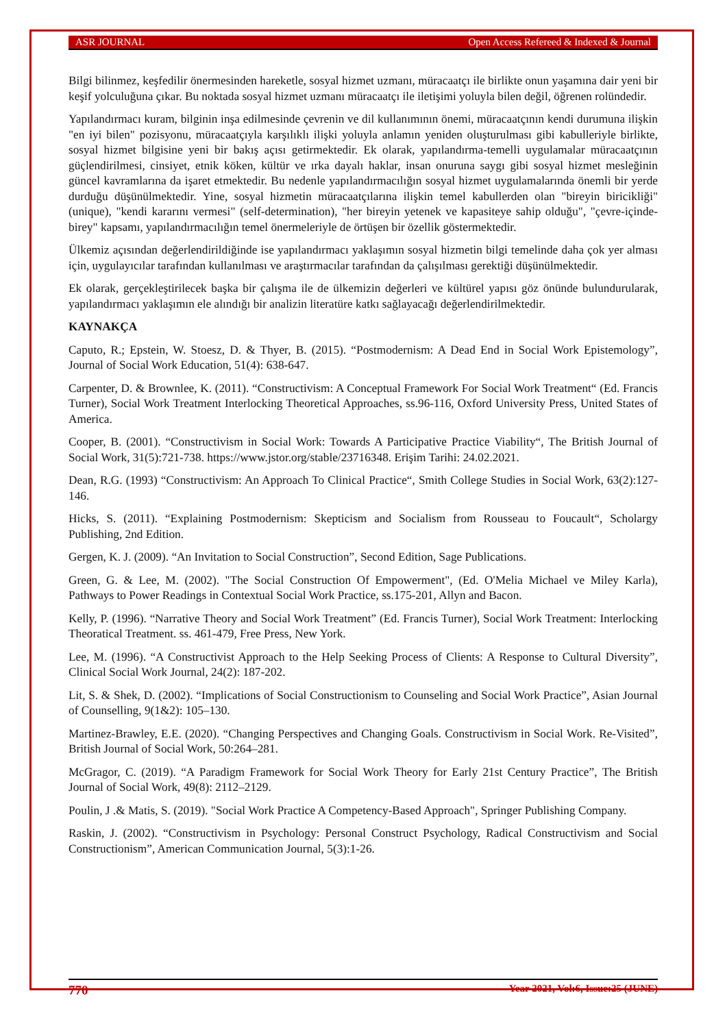ASR JOURNAL Open Access Refereed & Indexed & Journal
Bilgi bilinmez, keşfedilir önermesinden hareketle, sosyal hizmet uzmanı, müracaatçı ile birlikte onun yaşamına dair yeni bir keşif yolculuğuna çıkar. Bu noktada sosyal hizmet uzmanı müracaatçı ile iletişimi yoluyla bilen değil, öğrenen rolündedir.
Yapılandırmacı kuram, bilginin inşa edilmesinde çevrenin ve dil kullanımının önemi, müracaatçının kendi durumuna ilişkin "en iyi bilen" pozisyonu, müracaatçıyla karşılıklı ilişki yoluyla anlamın yeniden oluşturulması gibi kabulleriyle birlikte, sosyal hizmet bilgisine yeni bir bakış açısı getirmektedir. Ek olarak, yapılandırma-temelli uygulamalar müracaatçının güçlendirilmesi, cinsiyet, etnik köken, kültür ve ırka dayalı haklar, insan onuruna saygı gibi sosyal hizmet mesleğinin güncel kavramlarına da işaret etmektedir. Bu nedenle yapılandırmacılığın sosyal hizmet uygulamalarında önemli bir yerde durduğu düşünülmektedir. Yine, sosyal hizmetin müracaatçılarına ilişkin temel kabullerden olan "bireyin biricikliği" (unique), "kendi kararını vermesi" (self-determination), "her bireyin yetenek ve kapasiteye sahip olduğu", "çevre-içinde-birey" kapsamı, yapılandırmacılığın temel önermeleriyle de örtüşen bir özellik göstermektedir.
Ülkemiz açısından değerlendirildiğinde ise yapılandırmacı yaklaşımın sosyal hizmetin bilgi temelinde daha çok yer alması için, uygulayıcılar tarafından kullanılması ve araştırmacılar tarafından da çalışılması gerektiği düşünülmektedir.
Ek olarak, gerçekleştirilecek başka bir çalışma ile de ülkemizin değerleri ve kültürel yapısı göz önünde bulundurularak, yapılandırmacı yaklaşımın ele alındığı bir analizin literatüre katkı sağlayacağı değerlendirilmektedir.
KAYNAKÇA
Caputo, R.; Epstein, W. Stoesz, D. & Thyer, B. (2015). “Postmodernism: A Dead End in Social Work Epistemology”, Journal of Social Work Education, 51(4): 638-647.
Carpenter, D. & Brownlee, K. (2011). “Constructivism: A Conceptual Framework For Social Work Treatment“ (Ed. Francis Turner), Social Work Treatment Interlocking Theoretical Approaches, ss.96-116, Oxford University Press, United States of America.
Cooper, B. (2001). “Constructivism in Social Work: Towards A Participative Practice Viability“, The British Journal of Social Work, 31(5):721-738. https://www.jstor.org/stable/23716348. Erişim Tarihi: 24.02.2021.
Dean, R.G. (1993) “Constructivism: An Approach To Clinical Practice“, Smith College Studies in Social Work, 63(2):127-146.
Hicks, S. (2011). “Explaining Postmodernism: Skepticism and Socialism from Rousseau to Foucault“, Scholargy Publishing, 2nd Edition.
Gergen, K. J. (2009). “An Invitation to Social Construction”, Second Edition, Sage Publications.
Green, G. & Lee, M. (2002). "The Social Construction Of Empowerment", (Ed. O'Melia Michael ve Miley Karla), Pathways to Power Readings in Contextual Social Work Practice, ss.175-201, Allyn and Bacon.
Kelly, P. (1996). “Narrative Theory and Social Work Treatment” (Ed. Francis Turner), Social Work Treatment: Interlocking Theoratical Treatment. ss. 461-479, Free Press, New York.
Lee, M. (1996). “A Constructivist Approach to the Help Seeking Process of Clients: A Response to Cultural Diversity”, Clinical Social Work Journal, 24(2): 187-202.
Lit, S. & Shek, D. (2002). “Implications of Social Constructionism to Counseling and Social Work Practice”, Asian Journal of Counselling, 9(1&2): 105–130.
Martinez-Brawley, E.E. (2020). “Changing Perspectives and Changing Goals. Constructivism in Social Work. Re-Visited”, British Journal of Social Work, 50:264–281.
McGragor, C. (2019). “A Paradigm Framework for Social Work Theory for Early 21st Century Practice”, The British Journal of Social Work, 49(8): 2112–2129.
Poulin, J .& Matis, S. (2019). "Social Work Practice A Competency-Based Approach", Springer Publishing Company.
Raskin, J. (2002). “Constructivism in Psychology: Personal Construct Psychology, Radical Constructivism and Social Constructionism”, American Communication Journal, 5(3):1-26.
770 Year 2021, Vol:6, Issue:25 (JUNE)